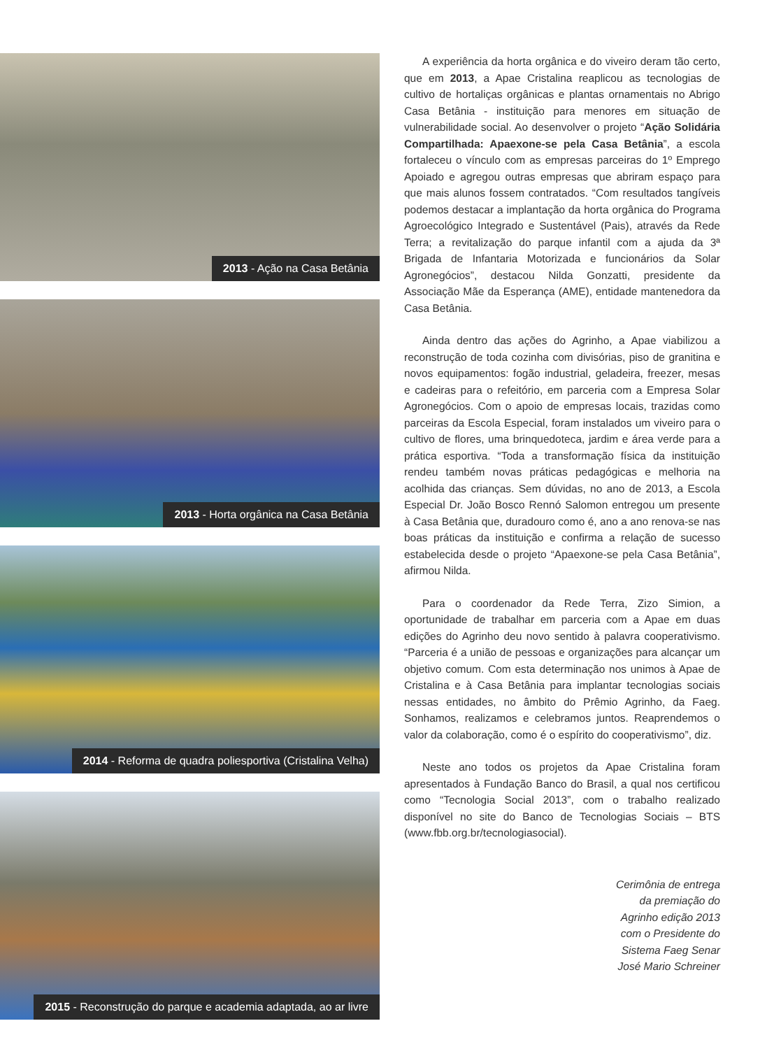2013 - Ação na Casa Betânia
2013 - Horta orgânica na Casa Betânia
2014 - Reforma de quadra poliesportiva (Cristalina Velha)
2015 - Reconstrução do parque e academia adaptada, ao ar livre
A experiência da horta orgânica e do viveiro deram tão certo, que em 2013, a Apae Cristalina reaplicou as tecnologias de cultivo de hortaliças orgânicas e plantas ornamentais no Abrigo Casa Betânia - instituição para menores em situação de vulnerabilidade social. Ao desenvolver o projeto “Ação Solidária Compartilhada: Apaexone-se pela Casa Betânia”, a escola fortaleceu o vínculo com as empresas parceiras do 1º Emprego Apoiado e agregou outras empresas que abriram espaço para que mais alunos fossem contratados. “Com resultados tangíveis podemos destacar a implantação da horta orgânica do Programa Agroecológico Integrado e Sustentável (Pais), através da Rede Terra; a revitalização do parque infantil com a ajuda da 3ª Brigada de Infantaria Motorizada e funcionários da Solar Agronegócios”, destacou Nilda Gonzatti, presidente da Associação Mãe da Esperança (AME), entidade mantenedora da Casa Betânia.
Ainda dentro das ações do Agrinho, a Apae viabilizou a reconstrução de toda cozinha com divisórias, piso de granitina e novos equipamentos: fogão industrial, geladeira, freezer, mesas e cadeiras para o refeitório, em parceria com a Empresa Solar Agronegócios. Com o apoio de empresas locais, trazidas como parceiras da Escola Especial, foram instalados um viveiro para o cultivo de flores, uma brinquedoteca, jardim e área verde para a prática esportiva. “Toda a transformação física da instituição rendeu também novas práticas pedagógicas e melhoria na acolhida das crianças. Sem dúvidas, no ano de 2013, a Escola Especial Dr. João Bosco Rennó Salomon entregou um presente à Casa Betânia que, duradouro como é, ano a ano renova-se nas boas práticas da instituição e confirma a relação de sucesso estabelecida desde o projeto “Apaexone-se pela Casa Betânia”, afirmou Nilda.
Para o coordenador da Rede Terra, Zizo Simion, a oportunidade de trabalhar em parceria com a Apae em duas edições do Agrinho deu novo sentido à palavra cooperativismo. “Parceria é a união de pessoas e organizações para alcançar um objetivo comum. Com esta determinação nos unimos à Apae de Cristalina e à Casa Betânia para implantar tecnologias sociais nessas entidades, no âmbito do Prêmio Agrinho, da Faeg. Sonhamos, realizamos e celebramos juntos. Reaprendemos o valor da colaboração, como é o espírito do cooperativismo”, diz.
Neste ano todos os projetos da Apae Cristalina foram apresentados à Fundação Banco do Brasil, a qual nos certificou como “Tecnologia Social 2013”, com o trabalho realizado disponível no site do Banco de Tecnologias Sociais – BTS (www.fbb.org.br/tecnologiasocial).
Cerimônia de entrega
da premiação do
Agrinho edição 2013
com o Presidente do
Sistema Faeg Senar
José Mario Schreiner